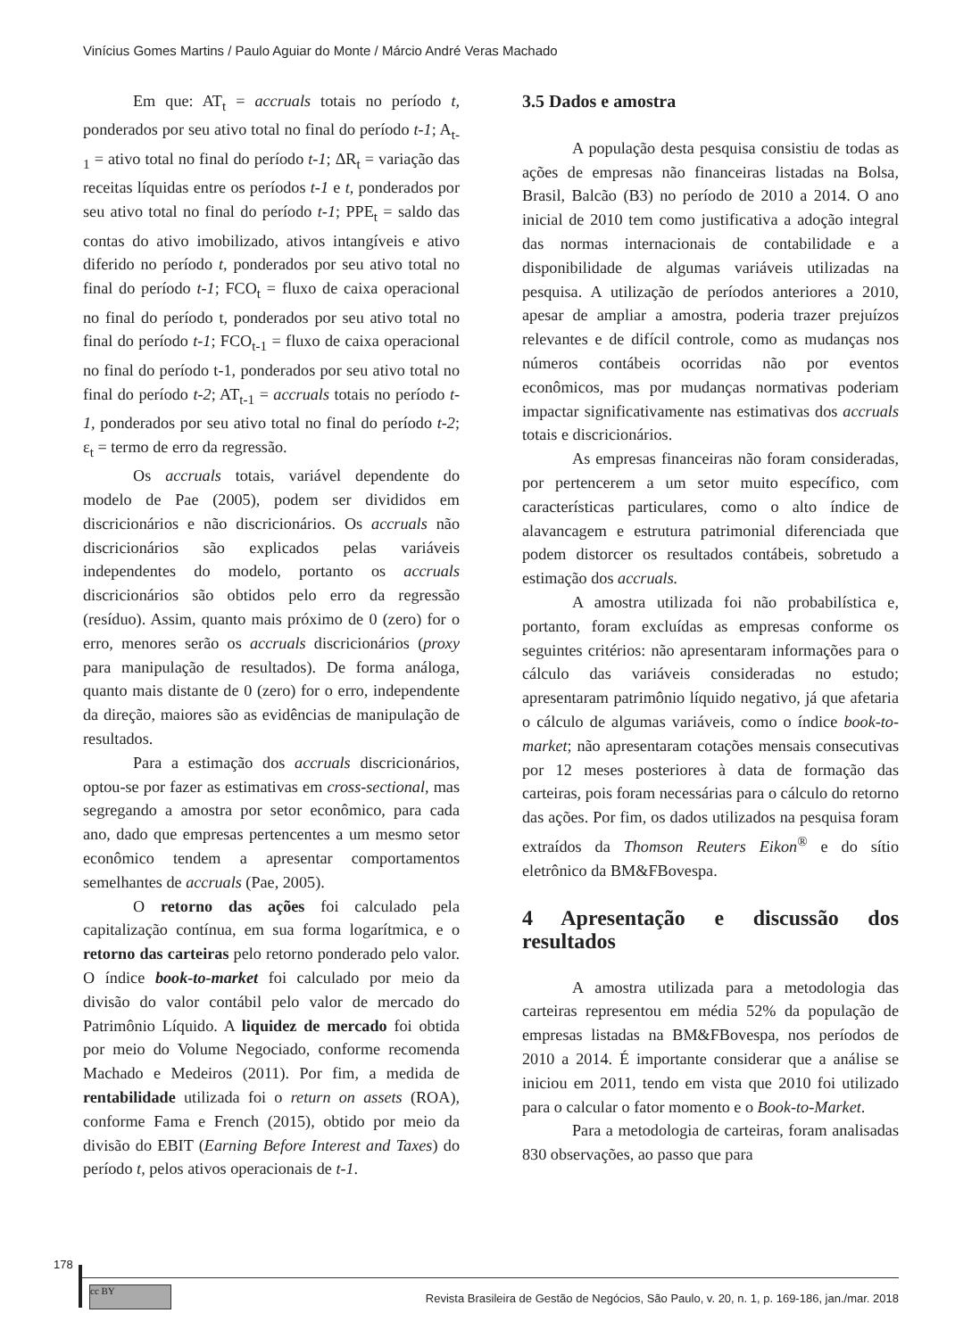Vinícius Gomes Martins / Paulo Aguiar do Monte / Márcio André Veras Machado
Em que: AT<sub>t</sub> = accruals totais no período t, ponderados por seu ativo total no final do período t-1; A<sub>t-1</sub> = ativo total no final do período t-1; ΔR<sub>t</sub> = variação das receitas líquidas entre os períodos t-1 e t, ponderados por seu ativo total no final do período t-1; PPE<sub>t</sub> = saldo das contas do ativo imobilizado, ativos intangíveis e ativo diferido no período t, ponderados por seu ativo total no final do período t-1; FCO<sub>t</sub> = fluxo de caixa operacional no final do período t, ponderados por seu ativo total no final do período t-1; FCO<sub>t-1</sub> = fluxo de caixa operacional no final do período t-1, ponderados por seu ativo total no final do período t-2; AT<sub>t-1</sub> = accruals totais no período t-1, ponderados por seu ativo total no final do período t-2; ε<sub>t</sub> = termo de erro da regressão.
Os accruals totais, variável dependente do modelo de Pae (2005), podem ser divididos em discricionários e não discricionários. Os accruals não discricionários são explicados pelas variáveis independentes do modelo, portanto os accruals discricionários são obtidos pelo erro da regressão (resíduo). Assim, quanto mais próximo de 0 (zero) for o erro, menores serão os accruals discricionários (proxy para manipulação de resultados). De forma análoga, quanto mais distante de 0 (zero) for o erro, independente da direção, maiores são as evidências de manipulação de resultados.
Para a estimação dos accruals discricionários, optou-se por fazer as estimativas em cross-sectional, mas segregando a amostra por setor econômico, para cada ano, dado que empresas pertencentes a um mesmo setor econômico tendem a apresentar comportamentos semelhantes de accruals (Pae, 2005).
O retorno das ações foi calculado pela capitalização contínua, em sua forma logarítmica, e o retorno das carteiras pelo retorno ponderado pelo valor. O índice book-to-market foi calculado por meio da divisão do valor contábil pelo valor de mercado do Patrimônio Líquido. A liquidez de mercado foi obtida por meio do Volume Negociado, conforme recomenda Machado e Medeiros (2011). Por fim, a medida de rentabilidade utilizada foi o return on assets (ROA), conforme Fama e French (2015), obtido por meio da divisão do EBIT (Earning Before Interest and Taxes) do período t, pelos ativos operacionais de t-1.
3.5 Dados e amostra
A população desta pesquisa consistiu de todas as ações de empresas não financeiras listadas na Bolsa, Brasil, Balcão (B3) no período de 2010 a 2014. O ano inicial de 2010 tem como justificativa a adoção integral das normas internacionais de contabilidade e a disponibilidade de algumas variáveis utilizadas na pesquisa. A utilização de períodos anteriores a 2010, apesar de ampliar a amostra, poderia trazer prejuízos relevantes e de difícil controle, como as mudanças nos números contábeis ocorridas não por eventos econômicos, mas por mudanças normativas poderiam impactar significativamente nas estimativas dos accruals totais e discricionários.
As empresas financeiras não foram consideradas, por pertencerem a um setor muito específico, com características particulares, como o alto índice de alavancagem e estrutura patrimonial diferenciada que podem distorcer os resultados contábeis, sobretudo a estimação dos accruals.
A amostra utilizada foi não probabilística e, portanto, foram excluídas as empresas conforme os seguintes critérios: não apresentaram informações para o cálculo das variáveis consideradas no estudo; apresentaram patrimônio líquido negativo, já que afetaria o cálculo de algumas variáveis, como o índice book-to-market; não apresentaram cotações mensais consecutivas por 12 meses posteriores à data de formação das carteiras, pois foram necessárias para o cálculo do retorno das ações. Por fim, os dados utilizados na pesquisa foram extraídos da Thomson Reuters Eikon<sup>®</sup> e do sítio eletrônico da BM&FBovespa.
4 Apresentação e discussão dos resultados
A amostra utilizada para a metodologia das carteiras representou em média 52% da população de empresas listadas na BM&FBovespa, nos períodos de 2010 a 2014. É importante considerar que a análise se iniciou em 2011, tendo em vista que 2010 foi utilizado para o calcular o fator momento e o Book-to-Market.
Para a metodologia de carteiras, foram analisadas 830 observações, ao passo que para
178
cc BY
Revista Brasileira de Gestão de Negócios, São Paulo, v. 20, n. 1, p. 169-186, jan./mar. 2018